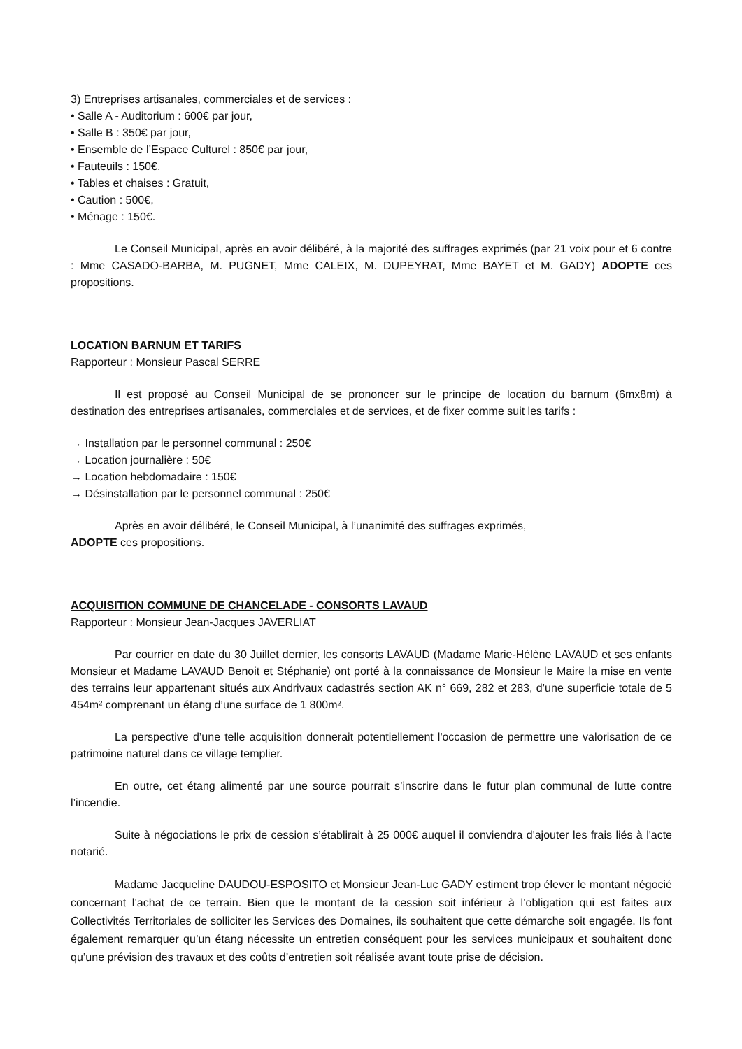3) Entreprises artisanales, commerciales et de services :
• Salle A - Auditorium : 600€ par jour,
• Salle B : 350€ par jour,
• Ensemble de l’Espace Culturel : 850€ par jour,
• Fauteuils : 150€,
• Tables et chaises : Gratuit,
• Caution : 500€,
• Ménage : 150€.
Le Conseil Municipal, après en avoir délibéré, à la majorité des suffrages exprimés (par 21 voix pour et 6 contre : Mme CASADO-BARBA, M. PUGNET, Mme CALEIX, M. DUPEYRAT, Mme BAYET et M. GADY) ADOPTE ces propositions.
LOCATION BARNUM ET TARIFS
Rapporteur : Monsieur Pascal SERRE
Il est proposé au Conseil Municipal de se prononcer sur le principe de location du barnum (6mx8m) à destination des entreprises artisanales, commerciales et de services, et de fixer comme suit les tarifs :
→ Installation par le personnel communal : 250€
→ Location journalière : 50€
→ Location hebdomadaire : 150€
→ Désinstallation par le personnel communal : 250€
Après en avoir délibéré, le Conseil Municipal, à l’unanimité des suffrages exprimés,
ADOPTE ces propositions.
ACQUISITION COMMUNE DE CHANCELADE - CONSORTS LAVAUD
Rapporteur : Monsieur Jean-Jacques JAVERLIAT
Par courrier en date du 30 Juillet dernier, les consorts LAVAUD (Madame Marie-Hélène LAVAUD et ses enfants Monsieur et Madame LAVAUD Benoit et Stéphanie) ont porté à la connaissance de Monsieur le Maire la mise en vente des terrains leur appartenant situés aux Andrivaux cadastrés section AK n° 669, 282 et 283, d’une superficie totale de 5 454m² comprenant un étang d’une surface de 1 800m².
La perspective d’une telle acquisition donnerait potentiellement l'occasion de permettre une valorisation de ce patrimoine naturel dans ce village templier.
En outre, cet étang alimenté par une source pourrait s’inscrire dans le futur plan communal de lutte contre l’incendie.
Suite à négociations le prix de cession s’établirait à 25 000€ auquel il conviendra d'ajouter les frais liés à l'acte notarié.
Madame Jacqueline DAUDOU-ESPOSITO et Monsieur Jean-Luc GADY estiment trop élever le montant négocié concernant l’achat de ce terrain. Bien que le montant de la cession soit inférieur à l’obligation qui est faites aux Collectivités Territoriales de solliciter les Services des Domaines, ils souhaitent que cette démarche soit engagée. Ils font également remarquer qu’un étang nécessite un entretien conséquent pour les services municipaux et souhaitent donc qu’une prévision des travaux et des coûts d’entretien soit réalisée avant toute prise de décision.